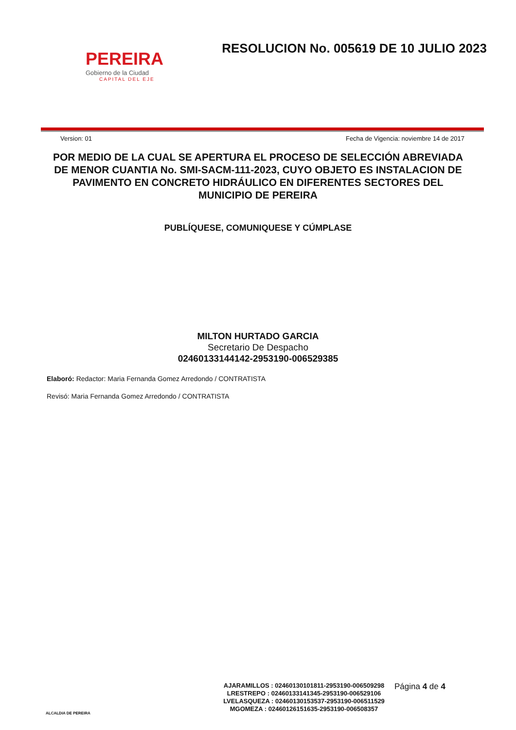PEREIRA
Gobierno de la Ciudad
CAPITAL DEL EJE
RESOLUCION No. 005619 DE 10 JULIO 2023
Version: 01 Fecha de Vigencia: noviembre 14 de 2017
POR MEDIO DE LA CUAL SE APERTURA EL PROCESO DE SELECCIÓN ABREVIADA DE MENOR CUANTIA No. SMI-SACM-111-2023, CUYO OBJETO ES INSTALACION DE PAVIMENTO EN CONCRETO HIDRÁULICO EN DIFERENTES SECTORES DEL MUNICIPIO DE PEREIRA
PUBLÍQUESE, COMUNIQUESE Y CÚMPLASE
MILTON HURTADO GARCIA
Secretario De Despacho
02460133144142-2953190-006529385
Elaboró: Redactor: Maria Fernanda Gomez Arredondo / CONTRATISTA
Revisó: Maria Fernanda Gomez Arredondo / CONTRATISTA
ALCALDIA DE PEREIRA
AJARAMILLOS : 02460130101811-2953190-006509298
LRESTREPO : 02460133141345-2953190-006529106
LVELASQUEZA : 02460130153537-2953190-006511529
MGOMEZA : 02460126151635-2953190-006508357
Página 4 de 4